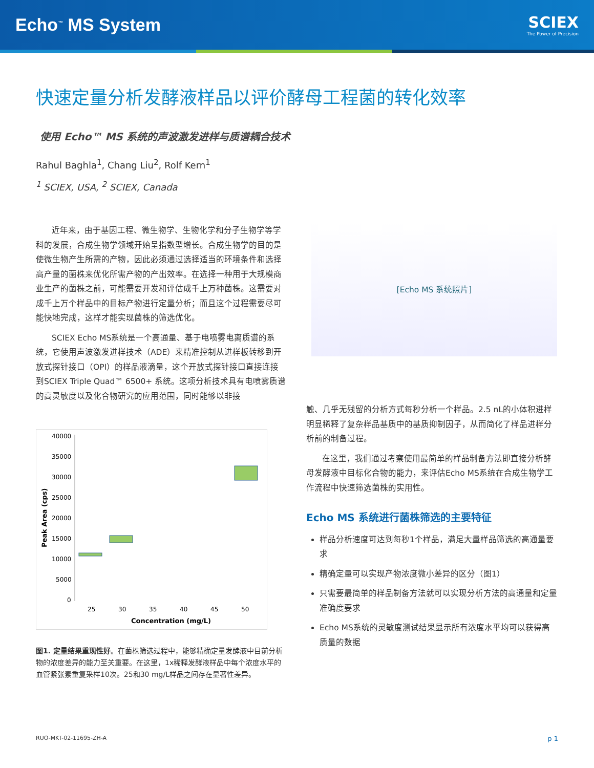Echo<sup>™</sup> MS System
SCIEX
The Power of Precision
快速定量分析发酵液样品以评价酵母工程菌的转化效率
使用 Echo™ MS 系统的声波激发进样与质谱耦合技术
Rahul Baghla<sup>1</sup>, Chang Liu<sup>2</sup>, Rolf Kern<sup>1</sup>
<sup>1</sup> SCIEX, USA, <sup>2</sup> SCIEX, Canada
近年来，由于基因工程、微生物学、生物化学和分子生物学等学科的发展，合成生物学领域开始呈指数型增长。合成生物学的目的是使微生物产生所需的产物，因此必须通过选择适当的环境条件和选择高产量的菌株来优化所需产物的产出效率。在选择一种用于大规模商业生产的菌株之前，可能需要开发和评估成千上万种菌株。这需要对成千上万个样品中的目标产物进行定量分析；而且这个过程需要尽可能快地完成，这样才能实现菌株的筛选优化。
SCIEX Echo MS系统是一个高通量、基于电喷雾电离质谱的系统，它使用声波激发进样技术（ADE）来精准控制从进样板转移到开放式探针接口（OPI）的样品液滴量，这个开放式探针接口直接连接到SCIEX Triple Quad™ 6500+ 系统。这项分析技术具有电喷雾质谱的高灵敏度以及化合物研究的应用范围，同时能够以非接
40000
35000
30000
25000
20000
15000
10000
5000
0
25
30
35
40
45
50
Concentration (mg/L)
Peak Area (cps)
图1. 定量结果重现性好。在菌株筛选过程中，能够精确定量发酵液中目前分析物的浓度差异的能力至关重要。在这里，1x稀释发酵液样品中每个浓度水平的血管紧张素重复采样10次。25和30 mg/L样品之间存在显著性差异。
[Echo MS 系统照片]
触、几乎无残留的分析方式每秒分析一个样品。2.5 nL的小体积进样明显稀释了复杂样品基质中的基质抑制因子，从而简化了样品进样分析前的制备过程。
在这里，我们通过考察使用最简单的样品制备方法即直接分析酵母发酵液中目标化合物的能力，来评估Echo MS系统在合成生物学工作流程中快速筛选菌株的实用性。
Echo MS 系统进行菌株筛选的主要特征
样品分析速度可达到每秒1个样品，满足大量样品筛选的高通量要求
精确定量可以实现产物浓度微小差异的区分（图1）
只需要最简单的样品制备方法就可以实现分析方法的高通量和定量准确度要求
Echo MS系统的灵敏度测试结果显示所有浓度水平均可以获得高质量的数据
RUO-MKT-02-11695-ZH-A p 1